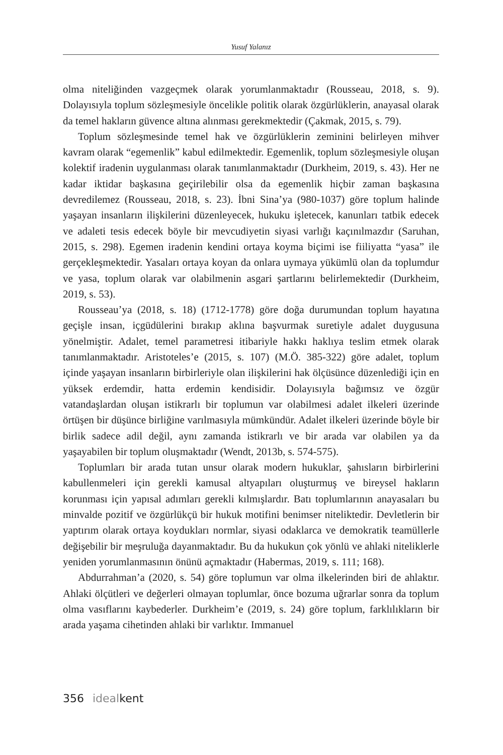Yusuf Yalanız
olma niteliğinden vazgeçmek olarak yorumlanmaktadır (Rousseau, 2018, s. 9). Dolayısıyla toplum sözleşmesiyle öncelikle politik olarak özgürlüklerin, anayasal olarak da temel hakların güvence altına alınması gerekmektedir (Çakmak, 2015, s. 79).
Toplum sözleşmesinde temel hak ve özgürlüklerin zeminini belirleyen mihver kavram olarak “egemenlik” kabul edilmektedir. Egemenlik, toplum sözleşmesiyle oluşan kolektif iradenin uygulanması olarak tanımlanmaktadır (Durkheim, 2019, s. 43). Her ne kadar iktidar başkasına geçirilebilir olsa da egemenlik hiçbir zaman başkasına devredilemez (Rousseau, 2018, s. 23). İbni Sina’ya (980-1037) göre toplum halinde yaşayan insanların ilişkilerini düzenleyecek, hukuku işletecek, kanunları tatbik edecek ve adaleti tesis edecek böyle bir mevcudiyetin siyasi varlığı kaçınılmazdır (Saruhan, 2015, s. 298). Egemen iradenin kendini ortaya koyma biçimi ise fiiliyatta “yasa” ile gerçekleşmektedir. Yasaları ortaya koyan da onlara uymaya yükümlü olan da toplumdur ve yasa, toplum olarak var olabilmenin asgari şartlarını belirlemektedir (Durkheim, 2019, s. 53).
Rousseau’ya (2018, s. 18) (1712-1778) göre doğa durumundan toplum hayatına geçişle insan, içgüdülerini bırakıp aklına başvurmak suretiyle adalet duygusuna yönelmiştir. Adalet, temel parametresi itibariyle hakkı haklıya teslim etmek olarak tanımlanmaktadır. Aristoteles’e (2015, s. 107) (M.Ö. 385-322) göre adalet, toplum içinde yaşayan insanların birbirleriyle olan ilişkilerini hak ölçüsünce düzenlediği için en yüksek erdemdir, hatta erdemin kendisidir. Dolayısıyla bağımsız ve özgür vatandaşlardan oluşan istikrarlı bir toplumun var olabilmesi adalet ilkeleri üzerinde örtüşen bir düşünce birliğine varılmasıyla mümkündür. Adalet ilkeleri üzerinde böyle bir birlik sadece adil değil, aynı zamanda istikrarlı ve bir arada var olabilen ya da yaşayabilen bir toplum oluşmaktadır (Wendt, 2013b, s. 574-575).
Toplumları bir arada tutan unsur olarak modern hukuklar, şahısların birbirlerini kabullenmeleri için gerekli kamusal altyapıları oluşturmuş ve bireysel hakların korunması için yapısal adımları gerekli kılmışlardır. Batı toplumlarının anayasaları bu minvalde pozitif ve özgürlükçü bir hukuk motifini benimser niteliktedir. Devletlerin bir yaptırım olarak ortaya koydukları normlar, siyasi odaklarca ve demokratik teamüllerle değişebilir bir meşruluğa dayanmaktadır. Bu da hukukun çok yönlü ve ahlaki niteliklerle yeniden yorumlanmasının önünü açmaktadır (Habermas, 2019, s. 111; 168).
Abdurrahman’a (2020, s. 54) göre toplumun var olma ilkelerinden biri de ahlaktır. Ahlaki ölçütleri ve değerleri olmayan toplumlar, önce bozuma uğrarlar sonra da toplum olma vasıflarını kaybederler. Durkheim’e (2019, s. 24) göre toplum, farklılıkların bir arada yaşama cihetinden ahlaki bir varlıktır. Immanuel
356 ideal kent